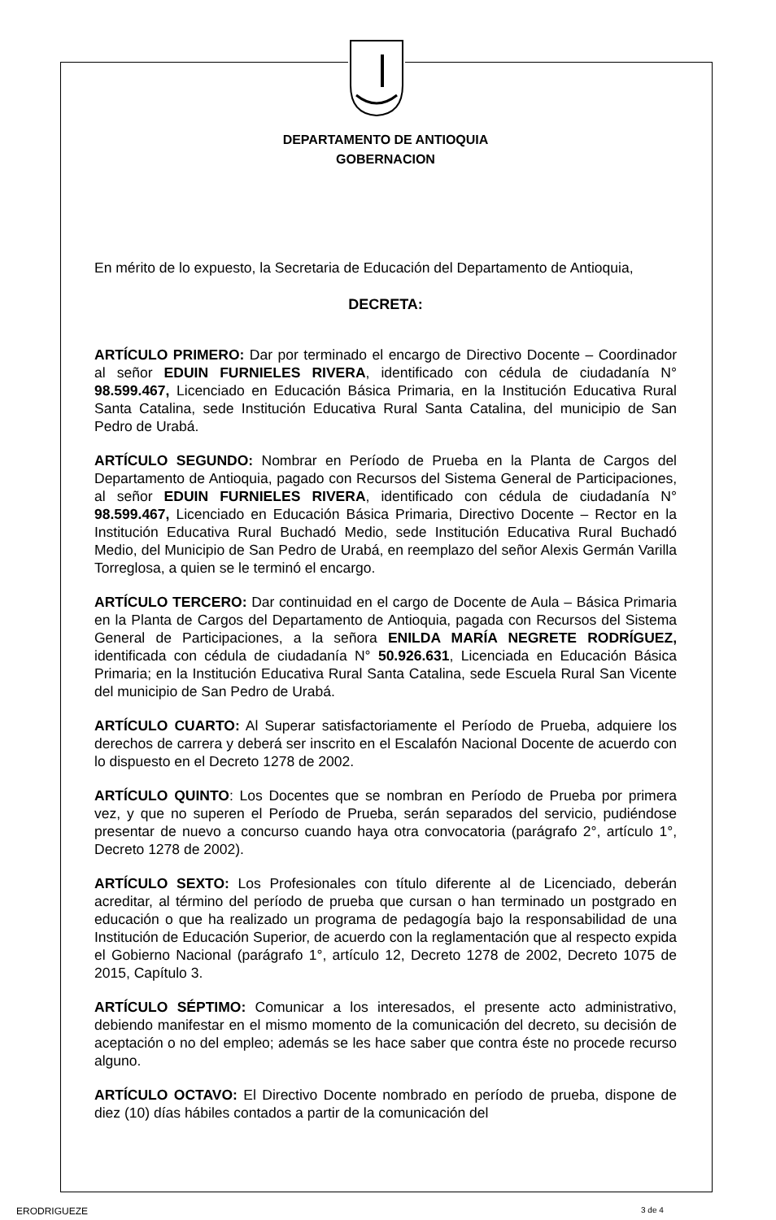DEPARTAMENTO DE ANTIOQUIA
GOBERNACION
En mérito de lo expuesto, la Secretaria de Educación del Departamento de Antioquia,
DECRETA:
ARTÍCULO PRIMERO: Dar por terminado el encargo de Directivo Docente – Coordinador al señor EDUIN FURNIELES RIVERA, identificado con cédula de ciudadanía N° 98.599.467, Licenciado en Educación Básica Primaria, en la Institución Educativa Rural Santa Catalina, sede Institución Educativa Rural Santa Catalina, del municipio de San Pedro de Urabá.
ARTÍCULO SEGUNDO: Nombrar en Período de Prueba en la Planta de Cargos del Departamento de Antioquia, pagado con Recursos del Sistema General de Participaciones, al señor EDUIN FURNIELES RIVERA, identificado con cédula de ciudadanía N° 98.599.467, Licenciado en Educación Básica Primaria, Directivo Docente – Rector en la Institución Educativa Rural Buchadó Medio, sede Institución Educativa Rural Buchadó Medio, del Municipio de San Pedro de Urabá, en reemplazo del señor Alexis Germán Varilla Torreglosa, a quien se le terminó el encargo.
ARTÍCULO TERCERO: Dar continuidad en el cargo de Docente de Aula – Básica Primaria en la Planta de Cargos del Departamento de Antioquia, pagada con Recursos del Sistema General de Participaciones, a la señora ENILDA MARÍA NEGRETE RODRÍGUEZ, identificada con cédula de ciudadanía N° 50.926.631, Licenciada en Educación Básica Primaria; en la Institución Educativa Rural Santa Catalina, sede Escuela Rural San Vicente del municipio de San Pedro de Urabá.
ARTÍCULO CUARTO: Al Superar satisfactoriamente el Período de Prueba, adquiere los derechos de carrera y deberá ser inscrito en el Escalafón Nacional Docente de acuerdo con lo dispuesto en el Decreto 1278 de 2002.
ARTÍCULO QUINTO: Los Docentes que se nombran en Período de Prueba por primera vez, y que no superen el Período de Prueba, serán separados del servicio, pudiéndose presentar de nuevo a concurso cuando haya otra convocatoria (parágrafo 2°, artículo 1°, Decreto 1278 de 2002).
ARTÍCULO SEXTO: Los Profesionales con título diferente al de Licenciado, deberán acreditar, al término del período de prueba que cursan o han terminado un postgrado en educación o que ha realizado un programa de pedagogía bajo la responsabilidad de una Institución de Educación Superior, de acuerdo con la reglamentación que al respecto expida el Gobierno Nacional (parágrafo 1°, artículo 12, Decreto 1278 de 2002, Decreto 1075 de 2015, Capítulo 3.
ARTÍCULO SÉPTIMO: Comunicar a los interesados, el presente acto administrativo, debiendo manifestar en el mismo momento de la comunicación del decreto, su decisión de aceptación o no del empleo; además se les hace saber que contra éste no procede recurso alguno.
ARTÍCULO OCTAVO: El Directivo Docente nombrado en período de prueba, dispone de diez (10) días hábiles contados a partir de la comunicación del
ERODRIGUEZE 3 de 4